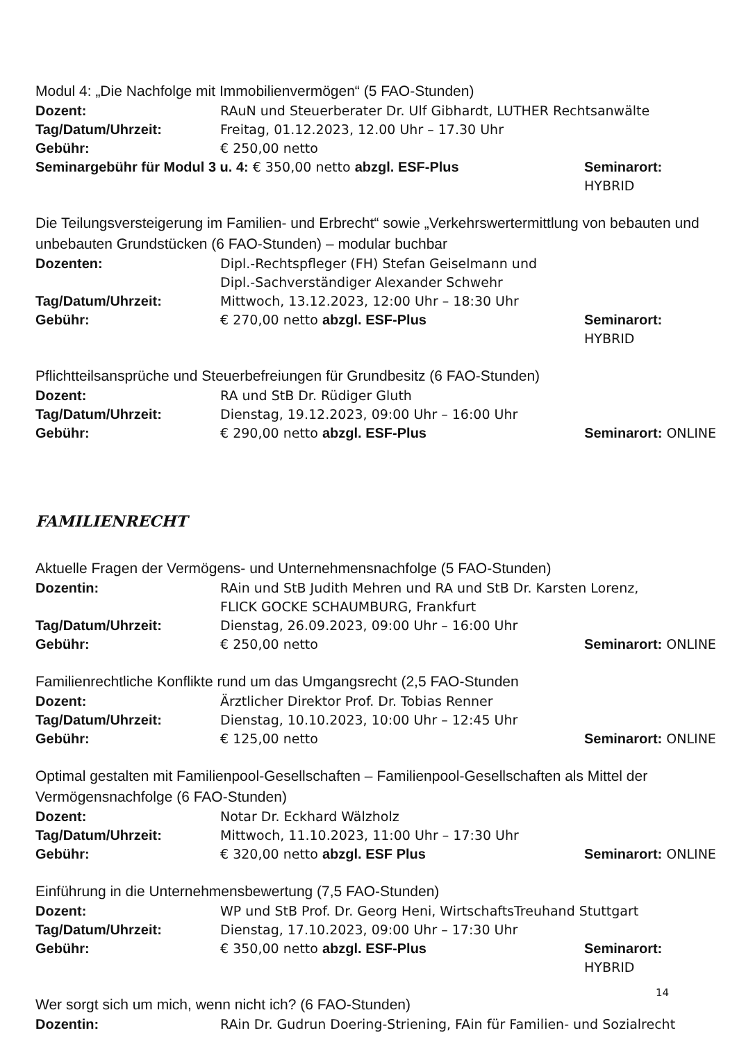Modul 4: „Die Nachfolge mit Immobilienvermögen“ (5 FAO-Stunden)
Dozent: RAuN und Steuerberater Dr. Ulf Gibhardt, LUTHER Rechtsanwälte
Tag/Datum/Uhrzeit: Freitag, 01.12.2023, 12.00 Uhr – 17.30 Uhr
Gebühr: € 250,00 netto
Seminargebühr für Modul 3 u. 4: € 350,00 netto abzgl. ESF-Plus
Seminarort: HYBRID
Die Teilungsversteigerung im Familien- und Erbrecht“ sowie „Verkehrswertermittlung von bebauten und unbebauten Grundstücken (6 FAO-Stunden) – modular buchbar
Dozenten: Dipl.-Rechtspfleger (FH) Stefan Geiselmann und
Dipl.-Sachverständiger Alexander Schwehr
Tag/Datum/Uhrzeit: Mittwoch, 13.12.2023, 12:00 Uhr – 18:30 Uhr
Gebühr: € 270,00 netto abzgl. ESF-Plus Seminarort: HYBRID
Pflichtteilsansprüche und Steuerbefreiungen für Grundbesitz (6 FAO-Stunden)
Dozent: RA und StB Dr. Rüdiger Gluth
Tag/Datum/Uhrzeit: Dienstag, 19.12.2023, 09:00 Uhr – 16:00 Uhr
Gebühr: € 290,00 netto abzgl. ESF-Plus Seminarort: ONLINE
FAMILIENRECHT
Aktuelle Fragen der Vermögens- und Unternehmensnachfolge (5 FAO-Stunden)
Dozentin: RAin und StB Judith Mehren und RA und StB Dr. Karsten Lorenz,
FLICK GOCKE SCHAUMBURG, Frankfurt
Tag/Datum/Uhrzeit: Dienstag, 26.09.2023, 09:00 Uhr – 16:00 Uhr
Gebühr: € 250,00 netto Seminarort: ONLINE
Familienrechtliche Konflikte rund um das Umgangsrecht (2,5 FAO-Stunden
Dozent: Ärztlicher Direktor Prof. Dr. Tobias Renner
Tag/Datum/Uhrzeit: Dienstag, 10.10.2023, 10:00 Uhr – 12:45 Uhr
Gebühr: € 125,00 netto Seminarort: ONLINE
Optimal gestalten mit Familienpool-Gesellschaften – Familienpool-Gesellschaften als Mittel der Vermögensnachfolge (6 FAO-Stunden)
Dozent: Notar Dr. Eckhard Wälzholz
Tag/Datum/Uhrzeit: Mittwoch, 11.10.2023, 11:00 Uhr – 17:30 Uhr
Gebühr: € 320,00 netto abzgl. ESF Plus Seminarort: ONLINE
Einführung in die Unternehmensbewertung (7,5 FAO-Stunden)
Dozent: WP und StB Prof. Dr. Georg Heni, WirtschaftsTreuhand Stuttgart
Tag/Datum/Uhrzeit: Dienstag, 17.10.2023, 09:00 Uhr – 17:30 Uhr
Gebühr: € 350,00 netto abzgl. ESF-Plus Seminarort: HYBRID
Wer sorgt sich um mich, wenn nicht ich? (6 FAO-Stunden)
Dozentin: RAin Dr. Gudrun Doering-Striening, FAin für Familien- und Sozialrecht
14